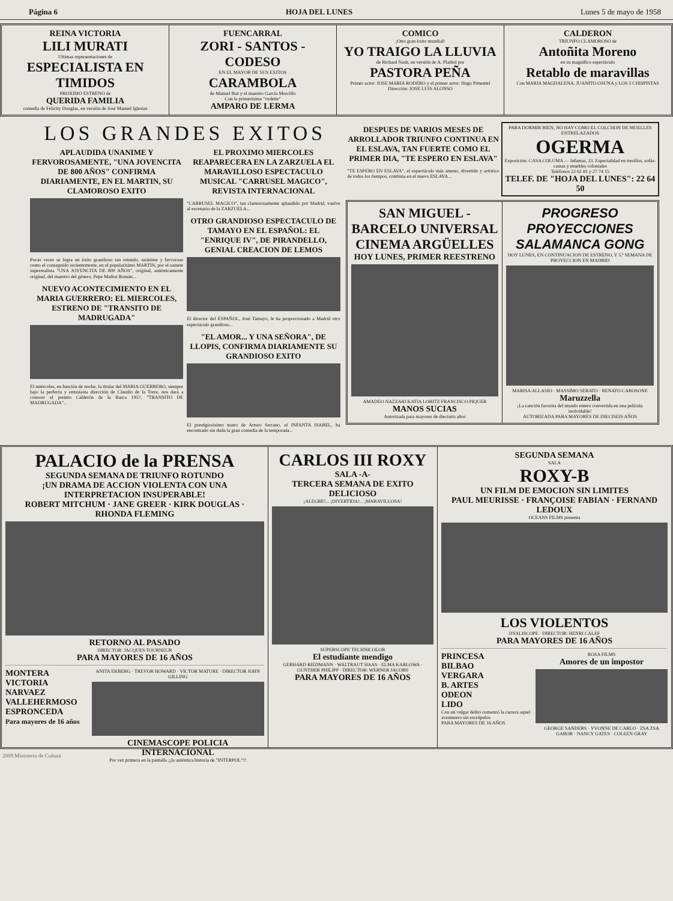Página 6 HOJA DEL LUNES Lunes 5 de mayo de 1958
REINA VICTORIA
LILI MURATI
Ultimas representaciones de
ESPECIALISTA EN TIMIDOS
PROXIMO ESTRENO de
QUERIDA FAMILIA
comedia de Felicity Douglas, en versión de José Manuel Iglesias
FUENCARRAL
ZORI - SANTOS - CODESO
EN EL MAYOR DE SUS EXITOS
CARAMBOLA
de Manuel Baz y el maestro García Morcillo
Con la primerísima "vedette"
AMPARO DE LERMA
COMICO
¡Otro gran éxito mundial!
YO TRAIGO LA LLUVIA
de Richard Nash, en versión de A. Plañiol por
PASTORA PEÑA
Primer actor: JOSE MARIA RODERO y el primer actor: Hugo Pimentel
Dirección: JOSE LUIS ALONSO
CALDERON
TRIUNFO CLAMOROSO de
Antoñita Moreno
en su magnífico espectáculo
Retablo de maravillas
Con MARIA MAGDALENA, JUANITO OSUNA y LOS 3 CHISPISTAS
LOS GRANDES EXITOS
APLAUDIDA UNANIME Y FERVOROSAMENTE, "UNA JOVENCITA DE 800 AÑOS" CONFIRMA DIARIAMENTE, EN EL MARTIN, SU CLAMOROSO EXITO
Pocas veces se logra un éxito grandioso tan rotundo, unánime y fervoroso como el conseguido recientemente, en el popularísimo MARTIN, por el sainete superrealista "UNA JOVENCITA DE 800 AÑOS", original, auténticamente original, del maestro del género, Pepe Muñoz Román...
NUEVO ACONTECIMIENTO EN EL MARIA GUERRERO: EL MIERCOLES, ESTRENO DE "TRANSITO DE MADRUGADA"
El miércoles, en función de noche, la titular del MARIA GUERRERO, siempre bajo la perfecta y entusiasta dirección de Claudio de la Torre, nos dará a conocer el premio Calderón de la Barca 1957, "TRANSITO DE MADRUGADA"...
EL PROXIMO MIERCOLES REAPARECERA EN LA ZARZUELA EL MARAVILLOSO ESPECTACULO MUSICAL "CARRUSEL MAGICO", REVISTA INTERNACIONAL
"CARRUSEL MAGICO", tan clamorosamente aplaudido por Madrid, vuelve al escenario de la ZARZUELA...
OTRO GRANDIOSO ESPECTACULO DE TAMAYO EN EL ESPAÑOL: EL "ENRIQUE IV", DE PIRANDELLO, GENIAL CREACION DE LEMOS
El director del ESPAÑOL, José Tamayo, le ha proporcionado a Madrid otro espectáculo grandioso...
"EL AMOR... Y UNA SEÑORA", DE LLOPIS, CONFIRMA DIARIAMENTE SU GRANDIOSO EXITO
El prestigiosísimo teatro de Arturo Serrano, el INFANTA ISABEL, ha encontrado sin duda la gran comedia de la temporada...
DESPUES DE VARIOS MESES DE ARROLLADOR TRIUNFO CONTINUA EN EL ESLAVA, TAN FUERTE COMO EL PRIMER DIA, "TE ESPERO EN ESLAVA"
"TE ESPERO EN ESLAVA", el espectáculo más ameno, divertido y artístico de todos los tiempos, continúa en el nuevo ESLAVA...
PARA DORMIR BIEN, NO HAY COMO EL COLCHON DE MUELLES ENTRELAZADOS
OGERMA
Exposición: CASA COLUMA — Infantas, 23. Especialidad en tresillos, sofás-camas y muebles coloniales
Teléfonos 22 61 81 y 27 74 15
TELEF. DE "HOJA DEL LUNES": 22 64 50
SAN MIGUEL - BARCELO UNIVERSAL CINEMA ARGÜELLES
HOY LUNES, PRIMER REESTRENO
AMADEO NAZZARI KATIA LORITZ FRANCISCO PIQUER
MANOS SUCIAS
Autorizada para mayores de dieciséis años
PROGRESO PROYECCIONES SALAMANCA GONG
HOY LUNES, EN CONTINUACION DE ESTRENO, Y 5.ª SEMANA DE PROYECCION EN MADRID
MARISA ALLASIO · MASSIMO SERATO · RENATO CAROSONE
Maruzzella
¡La canción favorita del mundo entero convertida en una película inolvidable!
AUTORIZADA PARA MAYORES DE DIECISEIS AÑOS
PALACIO de la PRENSA
SEGUNDA SEMANA DE TRIUNFO ROTUNDO
¡UN DRAMA DE ACCION VIOLENTA CON UNA INTERPRETACION INSUPERABLE!
ROBERT MITCHUM · JANE GREER · KIRK DOUGLAS · RHONDA FLEMING
RETORNO AL PASADO
DIRECTOR: JACQUES TOURNEUR
PARA MAYORES DE 16 AÑOS
MONTERA
VICTORIA
NARVAEZ
VALLEHERMOSO
ESPRONCEDA
Para mayores de 16 años
ANITA EKBERG · TREVOR HOWARD · VICTOR MATURE · DIRECTOR JOHN GILLING
CINEMASCOPE POLICIA INTERNACIONAL
Por vez primera en la pantalla ¡¡la auténtica historia de "INTERPOL"!!
CARLOS III ROXY
SALA -A-
TERCERA SEMANA DE EXITO DELICIOSO
¡ALEGRE!... ¡DIVERTIDA!... ¡MARAVILLOSA!
SUPERSCOPE TECHNICOLOR
El estudiante mendigo
GERHARD RIEDMANN · WALTRAUT HAAS · ELMA KARLOWA · GUNTHER PHILIPP · DIRECTOR: WERNER JACOBS
PARA MAYORES DE 16 AÑOS
SEGUNDA SEMANA
SALA
ROXY-B
UN FILM DE EMOCION SIN LIMITES
PAUL MEURISSE · FRANÇOISE FABIAN · FERNAND LEDOUX
OCEANS FILMS presenta
LOS VIOLENTOS
DYALISCOPE · DIRECTOR: HENRI CALEF
PARA MAYORES DE 16 AÑOS
PRINCESA
BILBAO
VERGARA
B. ARTES
ODEON
LIDO
Con un vulgar delito comenzó la carrera aquel aventurero sin escrúpulos
PARA MAYORES DE 16 AÑOS
ROSA FILMS
Amores de un impostor
GEORGE SANDERS · YVONNE DE CARLO · ZSA ZSA GABOR · NANCY GATES · COLEEN GRAY
2009 Ministerio de Cultura